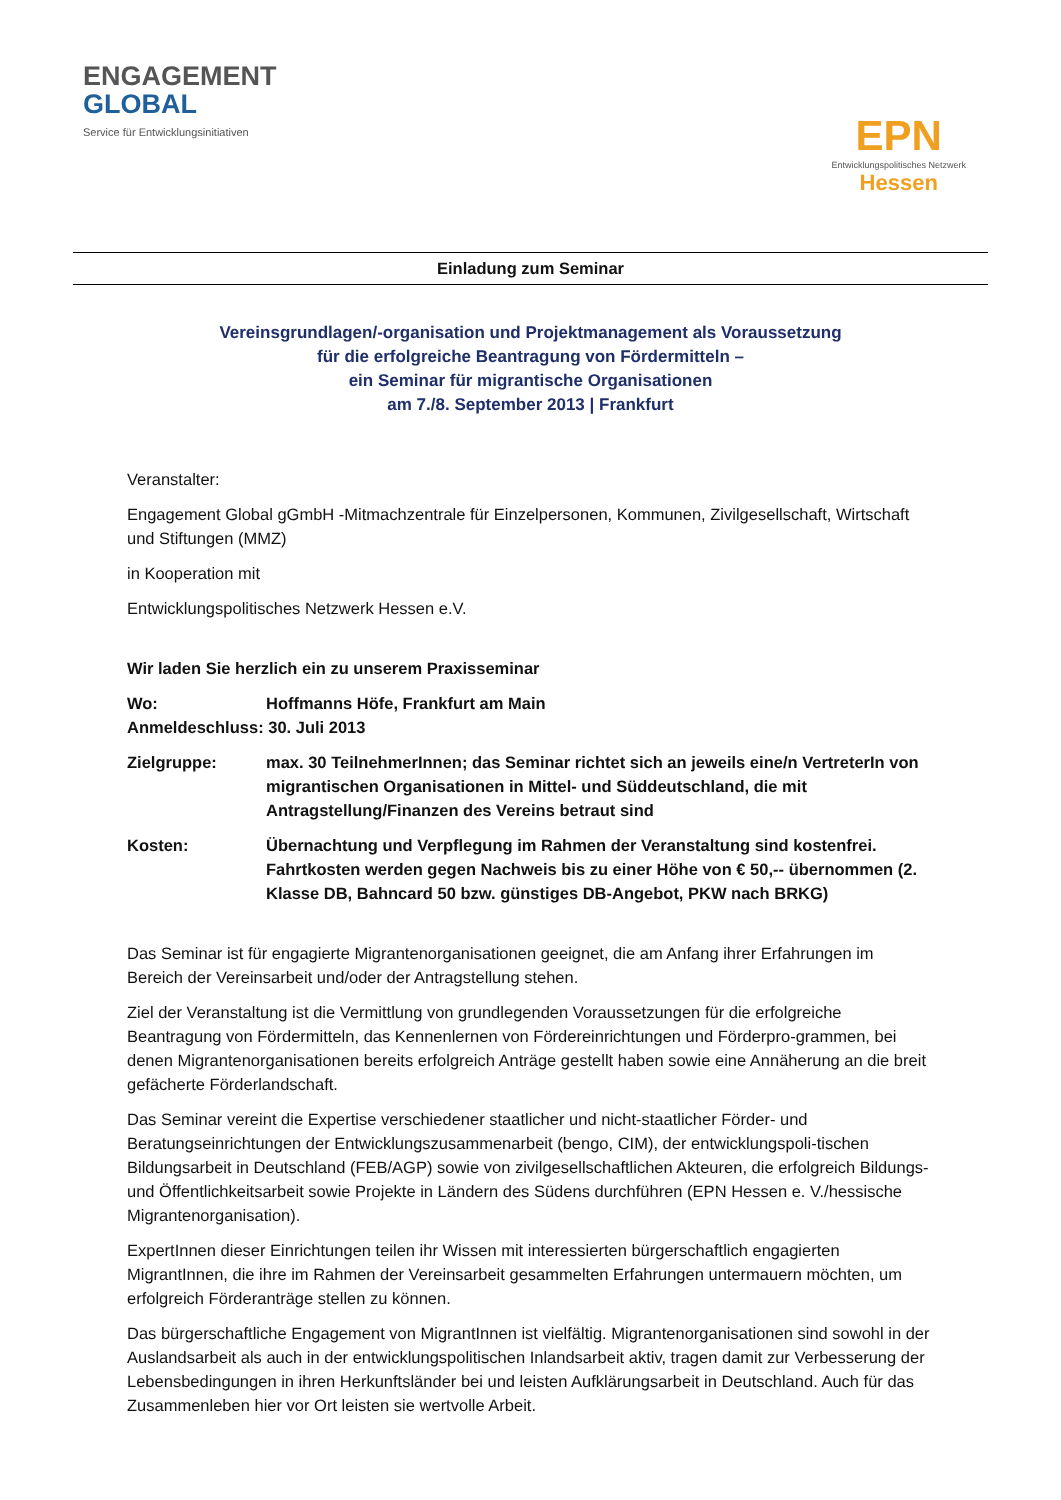ENGAGEMENT
GLOBAL
Service für Entwicklungsinitiativen
EPN
Entwicklungspolitisches Netzwerk
Hessen
Einladung zum Seminar
Vereinsgrundlagen/-organisation und Projektmanagement als Voraussetzung
für die erfolgreiche Beantragung von Fördermitteln –
ein Seminar für migrantische Organisationen
am 7./8. September 2013 | Frankfurt
Veranstalter:
Engagement Global gGmbH -Mitmachzentrale für Einzelpersonen, Kommunen, Zivilgesellschaft, Wirtschaft und Stiftungen (MMZ)
in Kooperation mit
Entwicklungspolitisches Netzwerk Hessen e.V.
Wir laden Sie herzlich ein zu unserem Praxisseminar
Wo: Hoffmanns Höfe, Frankfurt am Main
Anmeldeschluss: 30. Juli 2013
Zielgruppe: max. 30 TeilnehmerInnen; das Seminar richtet sich an jeweils eine/n VertreterIn von migrantischen Organisationen in Mittel- und Süddeutschland, die mit Antragstellung/Finanzen des Vereins betraut sind
Kosten: Übernachtung und Verpflegung im Rahmen der Veranstaltung sind kostenfrei. Fahrtkosten werden gegen Nachweis bis zu einer Höhe von € 50,-- übernommen (2. Klasse DB, Bahncard 50 bzw. günstiges DB-Angebot, PKW nach BRKG)
Das Seminar ist für engagierte Migrantenorganisationen geeignet, die am Anfang ihrer Erfahrungen im Bereich der Vereinsarbeit und/oder der Antragstellung stehen.
Ziel der Veranstaltung ist die Vermittlung von grundlegenden Voraussetzungen für die erfolgreiche Beantragung von Fördermitteln, das Kennenlernen von Fördereinrichtungen und Förderpro-grammen, bei denen Migrantenorganisationen bereits erfolgreich Anträge gestellt haben sowie eine Annäherung an die breit gefächerte Förderlandschaft.
Das Seminar vereint die Expertise verschiedener staatlicher und nicht-staatlicher Förder- und Beratungseinrichtungen der Entwicklungszusammenarbeit (bengo, CIM), der entwicklungspoli-tischen Bildungsarbeit in Deutschland (FEB/AGP) sowie von zivilgesellschaftlichen Akteuren, die erfolgreich Bildungs- und Öffentlichkeitsarbeit sowie Projekte in Ländern des Südens durchführen (EPN Hessen e. V./hessische Migrantenorganisation).
ExpertInnen dieser Einrichtungen teilen ihr Wissen mit interessierten bürgerschaftlich engagierten MigrantInnen, die ihre im Rahmen der Vereinsarbeit gesammelten Erfahrungen untermauern möchten, um erfolgreich Förderanträge stellen zu können.
Das bürgerschaftliche Engagement von MigrantInnen ist vielfältig. Migrantenorganisationen sind sowohl in der Auslandsarbeit als auch in der entwicklungspolitischen Inlandsarbeit aktiv, tragen damit zur Verbesserung der Lebensbedingungen in ihren Herkunftsländer bei und leisten Aufklärungsarbeit in Deutschland. Auch für das Zusammenleben hier vor Ort leisten sie wertvolle Arbeit.